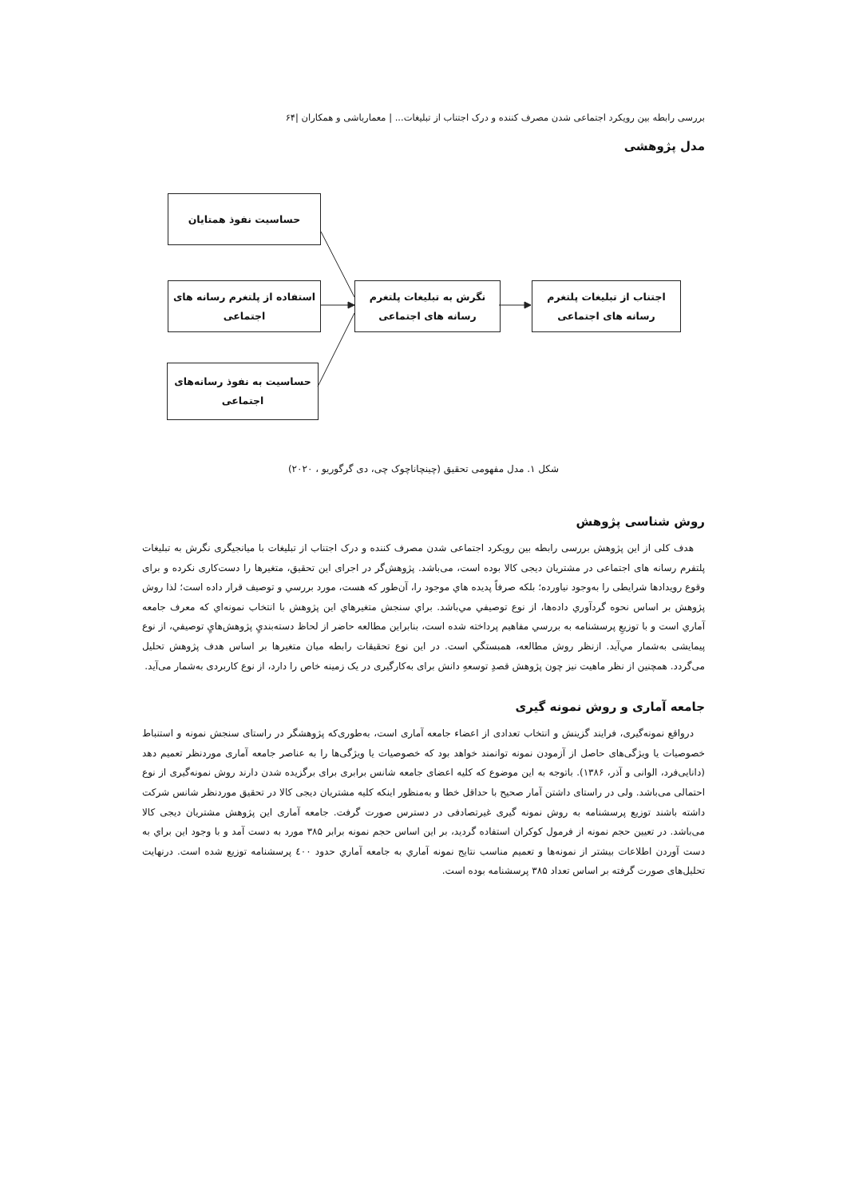بررسی رابطه بین رویکرد اجتماعی شدن مصرف کننده و درک اجتناب از تبلیغات... | معمارباشی و همکاران |۶۴
مدل پژوهشی
حساسیت نفوذ همتایان
استفاده از پلتغرم رسانه های اجتماعی
حساسیت به نفوذ رسانه‌های اجتماعی
نگرش به تبلیغات پلتغرم رسانه های اجتماعی
اجتناب از تبلیغات پلتغرم رسانه های اجتماعی
شکل ۱. مدل مفهومی تحقیق (چینچاناچوک چی، دی گرگوریو ، ۲۰۲۰)
روش شناسی پژوهش
هدف کلی از این پژوهش بررسی رابطه بین رویکرد اجتماعی شدن مصرف کننده و درک اجتناب از تبلیغات با میانجیگری نگرش به تبلیغات پلتفرم رسانه های اجتماعی در مشتریان دیجی کالا بوده است، می‌باشد. پژوهش‌گر در اجرای این تحقیق، متغیرها را دست‌کاری نکرده و برای وقوع رویدادها شرایطی را به‌وجود نیاورده؛ بلکه صرفاً پدیده هاي موجود را، آن‌طور که هست، مورد بررسي و توصیف قرار داده است؛ لذا روش پژوهش بر اساس نحوه گردآوري داده‌ها، از نوع توصیفي مي‌باشد. براي سنجش متغیرهاي این پژوهش با انتخاب نمونه‌اي که معرف جامعه آماري است و با توزیعِ پرسشنامه به بررسي مفاهیم پرداخته شده است، بنابراین مطالعه حاضر از لحاظ دسته‌بنديِ پژوهش‌هايِ توصیفي، از نوع پیمایشی به‌شمار مي‌آید. ازنظر روش مطالعه، همبستگي است. در این نوع تحقیقات رابطه میان متغیرها بر اساس هدف پژوهش تحلیل می‌گردد. همچنین از نظر ماهیت نیز چون پژوهش قصدِ توسعهِ دانش برای به‌کارگیری در یک زمینه خاص را دارد، از نوع کاربردی به‌شمار می‌آید.
جامعه آماری و روش نمونه گیری
درواقع نمونه‌گیری، فرایند گزینش و انتخاب تعدادی از اعضاء جامعه آماری است، به‌طوری‌که پژوهشگر در راستای سنجش نمونه و استنباط خصوصیات یا ویژگی‌های حاصل از آزمودن نمونه توانمند خواهد بود که خصوصیات یا ویژگی‌ها را به عناصر جامعه آماری موردنظر تعمیم دهد (دانایی‌فرد، الوانی و آذر، ۱۳۸۶). باتوجه به این موضوع که کلیه اعضای جامعه شانس برابری برای برگزیده شدن دارند روش نمونه‌گیری از نوع احتمالی می‌باشد. ولی در راستای داشتن آمار صحیح با حداقل خطا و به‌منظور اینکه کلیه مشتریان دیجی کالا در تحقیق موردنظر شانس شرکت داشته باشند توزیع پرسشنامه به روش نمونه گیری غیرتصادفی در دسترس صورت گرفت. جامعه آماری این پژوهش مشتریان دیجی کالا می‌باشد. در تعیین حجم نمونه از فرمول کوکران استفاده گردید، بر این اساس حجم نمونه برابر ۳۸۵ مورد به دست آمد و با وجود این براي به دست آوردن اطلاعات بیشتر از نمونه‌ها و تعمیم مناسب نتایج نمونه آماري به جامعه آماري حدود ٤٠٠ پرسشنامه توزیع شده است. درنهایت تحلیل‌های صورت گرفته بر اساس تعداد ۳۸۵ پرسشنامه بوده است.